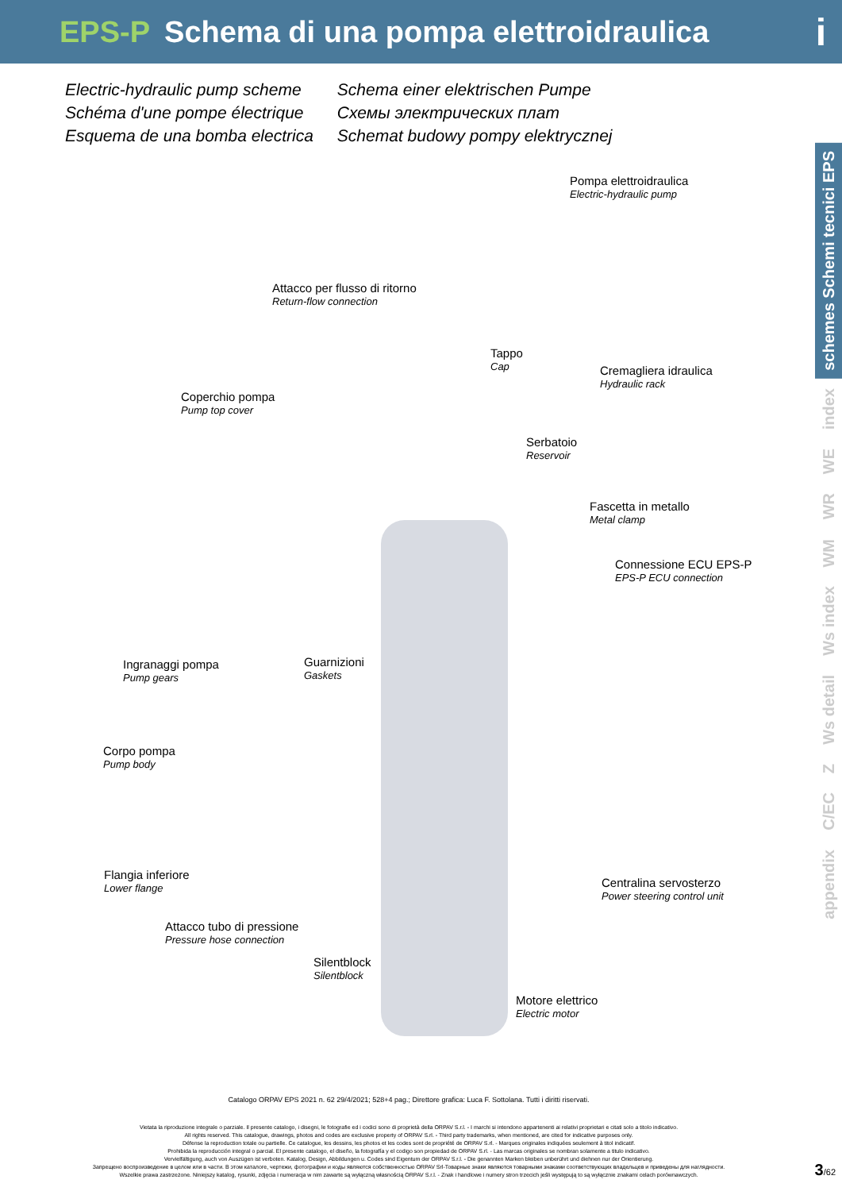EPS-P Schema di una pompa elettroidraulica i
Electric-hydraulic pump scheme
Schéma d'une pompe électrique
Esquema de una bomba electrica
Schema einer elektrischen Pumpe
Схемы электрических плат
Schemat budowy pompy elektrycznej
schemes Schemi tecnici EPS
index
WE
WR
WM
Ws index
Ws detail
Z
C/EC
appendix
Pompa elettroidraulica
Electric-hydraulic pump
Attacco per flusso di ritorno
Return-flow connection
Tappo
Cap
Cremagliera idraulica
Hydraulic rack
Coperchio pompa
Pump top cover
Serbatoio
Reservoir
Fascetta in metallo
Metal clamp
Connessione ECU EPS-P
EPS-P ECU connection
Ingranaggi pompa
Pump gears
Guarnizioni
Gaskets
Corpo pompa
Pump body
Flangia inferiore
Lower flange
Centralina servosterzo
Power steering control unit
Attacco tubo di pressione
Pressure hose connection
Silentblock
Silentblock
Motore elettrico
Electric motor
Catalogo ORPAV EPS 2021 n. 62 29/4/2021; 528+4 pag.; Direttore grafica: Luca F. Sottolana. Tutti i diritti riservati.
Vietata la riproduzione integrale o parziale. Il presente catalogo, i disegni, le fotografie ed i codici sono di proprietà della ORPAV S.r.l. - I marchi si intendono appartenenti ai relativi proprietari e citati solo a titolo indicativo.
All rights reserved. This catalogue, drawings, photos and codes are exclusive property of ORPAV S.rl. - Third party trademarks, when mentioned, are cited for indicative purposes only.
Défense la reproduction totale ou partielle. Ce catalogue, les dessins, les photos et les codes sont de propriété de ORPAV S.rl. - Marques originales indiquées seulement à titol indicatif.
Prohibida la reproducción integral o parcial. El presente catalogo, el diseño, la fotografía y el codigo son propiedad de ORPAV S.rl. - Las marcas originales se nombran solamente a titulo indicativo.
Vervielfältigung, auch von Auszügen ist verboten. Katalog, Design, Abbildungen u. Codes sind Eigentum der ORPAV S.r.l. - Die genannten Marken bleiben unberührt und diehnen nur der Orientierung.
Запрещено воспроизведение в целом или в части. В этом каталоге, чертежи, фотографии и коды являются собственностью ORPAV Srl-Товарные знаки являются товарными знаками соответствующих владельцев и приведены для наглядности.
Wszelkie prawa zastrzeżone. Niniejszy katalog, rysunki, zdjęcia i numeracja w nim zawarte są wyłączną własnością ORPAV S.r.l. - Znak i handlowe i numery stron trzecich jeśli występują to są wyłącznie znakami celach porównawczych.
3/62